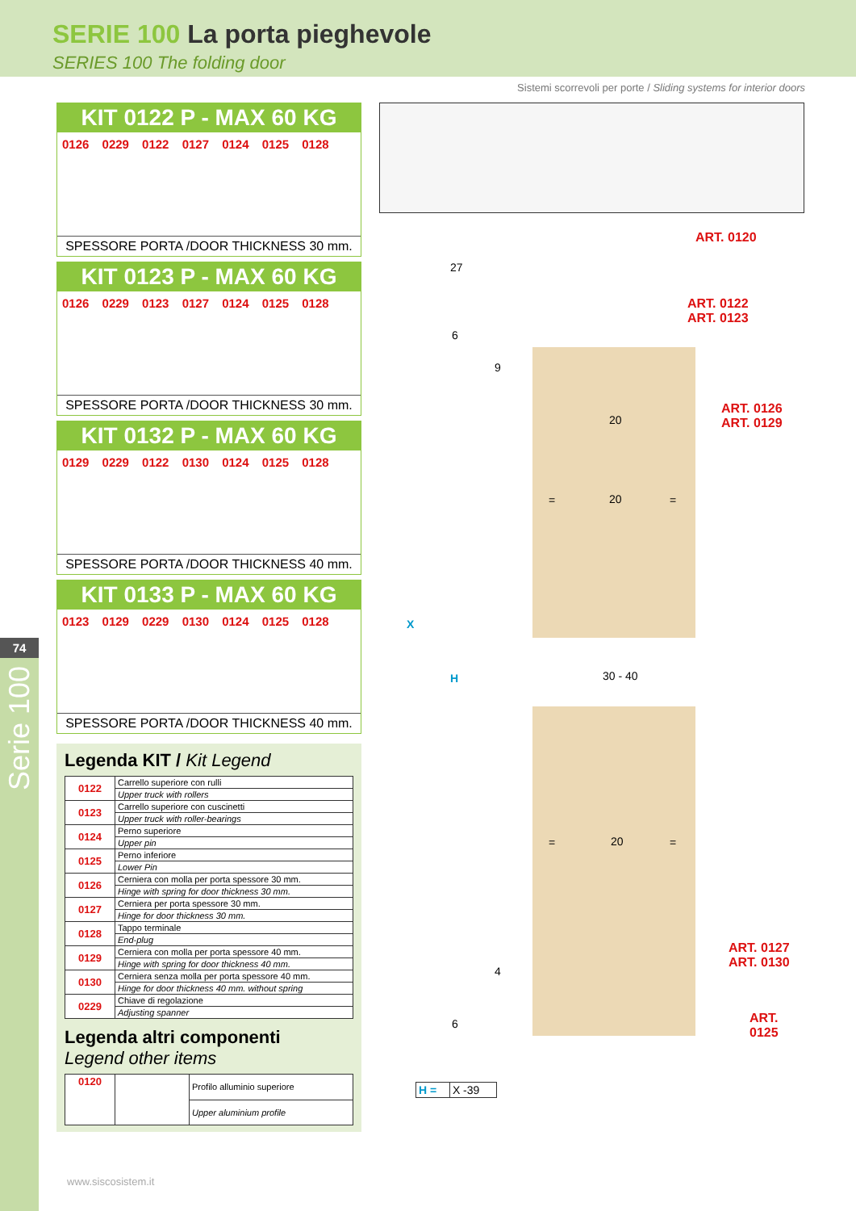SERIE 100 La porta pieghevole
SERIES 100 The folding door
Sistemi scorrevoli per porte / Sliding systems for interior doors
74
Serie 100
KIT 0122 P - MAX 60 KG
0126 0229 0122 0127 0124 0125 0128
SPESSORE PORTA /DOOR THICKNESS 30 mm.
KIT 0123 P - MAX 60 KG
0126 0229 0123 0127 0124 0125 0128
SPESSORE PORTA /DOOR THICKNESS 30 mm.
KIT 0132 P - MAX 60 KG
0129 0229 0122 0130 0124 0125 0128
SPESSORE PORTA /DOOR THICKNESS 40 mm.
KIT 0133 P - MAX 60 KG
0123 0129 0229 0130 0124 0125 0128
SPESSORE PORTA /DOOR THICKNESS 40 mm.
Legenda KIT / Kit Legend
| 0122 | Carrello superiore con rulli |
| | Upper truck with rollers |
| 0123 | Carrello superiore con cuscinetti |
| | Upper truck with roller-bearings |
| 0124 | Perno superiore |
| | Upper pin |
| 0125 | Perno inferiore |
| | Lower Pin |
| 0126 | Cerniera con molla per porta spessore 30 mm. |
| | Hinge with spring for door thickness 30 mm. |
| 0127 | Cerniera per porta spessore 30 mm. |
| | Hinge for door thickness 30 mm. |
| 0128 | Tappo terminale |
| | End-plug |
| 0129 | Cerniera con molla per porta spessore 40 mm. |
| | Hinge with spring for door thickness 40 mm. |
| 0130 | Cerniera senza molla per porta spessore 40 mm. |
| | Hinge for door thickness 40 mm. without spring |
| 0229 | Chiave di regolazione |
| | Adjusting spanner |
Legenda altri componenti
Legend other items
| 0120 | | Profilo alluminio superiore |
| | | Upper aluminium profile |
ART. 0120
ART. 0122
ART. 0123
ART. 0126
ART. 0129
ART. 0127
ART. 0130
ART. 0125
27
6
9
20
= 20 =
X
H 30 - 40
= 20 =
4
6
| H = | X -39 |
www.siscosistem.it